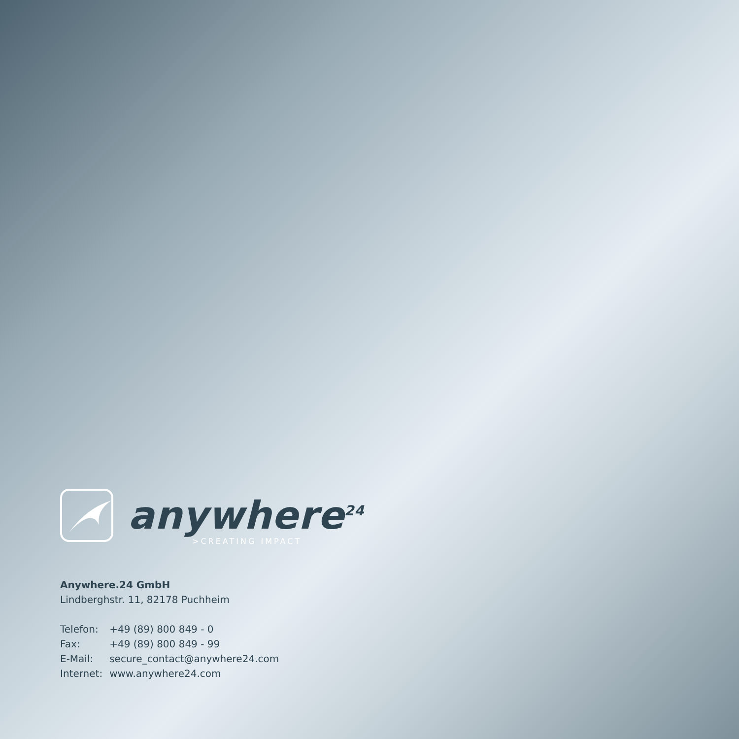anywhere<sup>24</sup>
>CREATING IMPACT
Anywhere.24 GmbH
Lindberghstr. 11, 82178 Puchheim
| Telefon: | +49 (89) 800 849 - 0 |
| Fax: | +49 (89) 800 849 - 99 |
| E-Mail: | secure_contact@anywhere24.com |
| Internet: | www.anywhere24.com |